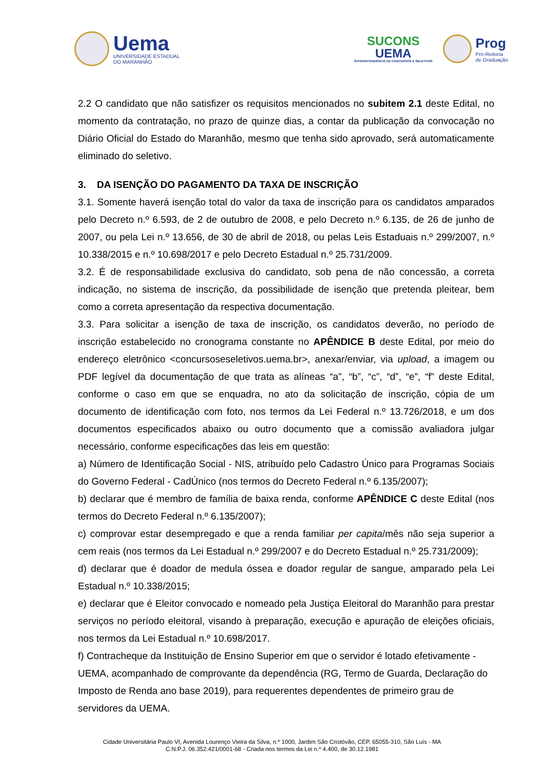Uema
UNIVERSIDADE ESTADUAL
DO MARANHÃO
SUCONS
UEMA
SUPERINTENDÊNCIA DE CONCURSOS E SELETIVOS
Prog
Pró-Reitoria
de Graduação
2.2 O candidato que não satisfizer os requisitos mencionados no subitem 2.1 deste Edital, no momento da contratação, no prazo de quinze dias, a contar da publicação da convocação no Diário Oficial do Estado do Maranhão, mesmo que tenha sido aprovado, será automaticamente eliminado do seletivo.
3. DA ISENÇÃO DO PAGAMENTO DA TAXA DE INSCRIÇÃO
3.1. Somente haverá isenção total do valor da taxa de inscrição para os candidatos amparados pelo Decreto n.º 6.593, de 2 de outubro de 2008, e pelo Decreto n.º 6.135, de 26 de junho de 2007, ou pela Lei n.º 13.656, de 30 de abril de 2018, ou pelas Leis Estaduais n.º 299/2007, n.º 10.338/2015 e n.º 10.698/2017 e pelo Decreto Estadual n.º 25.731/2009.
3.2. É de responsabilidade exclusiva do candidato, sob pena de não concessão, a correta indicação, no sistema de inscrição, da possibilidade de isenção que pretenda pleitear, bem como a correta apresentação da respectiva documentação.
3.3. Para solicitar a isenção de taxa de inscrição, os candidatos deverão, no período de inscrição estabelecido no cronograma constante no APÊNDICE B deste Edital, por meio do endereço eletrônico <concursoseseletivos.uema.br>, anexar/enviar, via upload, a imagem ou PDF legível da documentação de que trata as alíneas “a”, “b”, “c”, “d”, “e”, “f” deste Edital, conforme o caso em que se enquadra, no ato da solicitação de inscrição, cópia de um documento de identificação com foto, nos termos da Lei Federal n.º 13.726/2018, e um dos documentos especificados abaixo ou outro documento que a comissão avaliadora julgar necessário, conforme especificações das leis em questão:
a) Número de Identificação Social - NIS, atribuído pelo Cadastro Único para Programas Sociais do Governo Federal - CadÚnico (nos termos do Decreto Federal n.º 6.135/2007);
b) declarar que é membro de família de baixa renda, conforme APÊNDICE C deste Edital (nos termos do Decreto Federal n.º 6.135/2007);
c) comprovar estar desempregado e que a renda familiar per capita/mês não seja superior a cem reais (nos termos da Lei Estadual n.º 299/2007 e do Decreto Estadual n.º 25.731/2009);
d) declarar que é doador de medula óssea e doador regular de sangue, amparado pela Lei Estadual n.º 10.338/2015;
e) declarar que é Eleitor convocado e nomeado pela Justiça Eleitoral do Maranhão para prestar serviços no período eleitoral, visando à preparação, execução e apuração de eleições oficiais, nos termos da Lei Estadual n.º 10.698/2017.
f) Contracheque da Instituição de Ensino Superior em que o servidor é lotado efetivamente - UEMA, acompanhado de comprovante da dependência (RG, Termo de Guarda, Declaração do Imposto de Renda ano base 2019), para requerentes dependentes de primeiro grau de servidores da UEMA.
Cidade Universitária Paulo VI, Avenida Lourenço Vieira da Silva, n.º 1000, Jardim São Cristóvão, CEP. 65055-310, São Luís - MA
C.N.P.J. 06.352.421/0001-68 - Criada nos termos da Lei n.º 4.400, de 30.12.1981